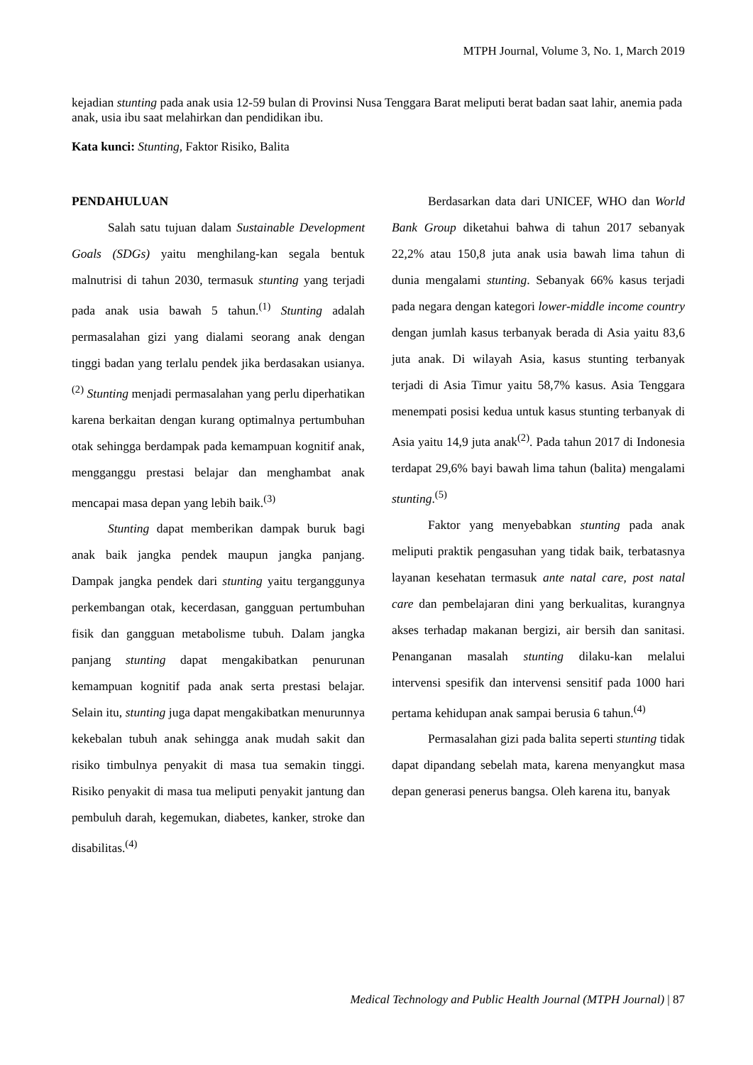MTPH Journal, Volume 3, No. 1, March 2019
kejadian stunting pada anak usia 12-59 bulan di Provinsi Nusa Tenggara Barat meliputi berat badan saat lahir, anemia pada anak, usia ibu saat melahirkan dan pendidikan ibu.
Kata kunci: Stunting, Faktor Risiko, Balita
PENDAHULUAN
Salah satu tujuan dalam Sustainable Development Goals (SDGs) yaitu menghilang-kan segala bentuk malnutrisi di tahun 2030, termasuk stunting yang terjadi pada anak usia bawah 5 tahun.<sup>(1)</sup> Stunting adalah permasalahan gizi yang dialami seorang anak dengan tinggi badan yang terlalu pendek jika berdasakan usianya.<sup>(2)</sup> Stunting menjadi permasalahan yang perlu diperhatikan karena berkaitan dengan kurang optimalnya pertumbuhan otak sehingga berdampak pada kemampuan kognitif anak, mengganggu prestasi belajar dan menghambat anak mencapai masa depan yang lebih baik.<sup>(3)</sup>
Stunting dapat memberikan dampak buruk bagi anak baik jangka pendek maupun jangka panjang. Dampak jangka pendek dari stunting yaitu terganggunya perkembangan otak, kecerdasan, gangguan pertumbuhan fisik dan gangguan metabolisme tubuh. Dalam jangka panjang stunting dapat mengakibatkan penurunan kemampuan kognitif pada anak serta prestasi belajar. Selain itu, stunting juga dapat mengakibatkan menurunnya kekebalan tubuh anak sehingga anak mudah sakit dan risiko timbulnya penyakit di masa tua semakin tinggi. Risiko penyakit di masa tua meliputi penyakit jantung dan pembuluh darah, kegemukan, diabetes, kanker, stroke dan disabilitas.<sup>(4)</sup>
Berdasarkan data dari UNICEF, WHO dan World Bank Group diketahui bahwa di tahun 2017 sebanyak 22,2% atau 150,8 juta anak usia bawah lima tahun di dunia mengalami stunting. Sebanyak 66% kasus terjadi pada negara dengan kategori lower-middle income country dengan jumlah kasus terbanyak berada di Asia yaitu 83,6 juta anak. Di wilayah Asia, kasus stunting terbanyak terjadi di Asia Timur yaitu 58,7% kasus. Asia Tenggara menempati posisi kedua untuk kasus stunting terbanyak di Asia yaitu 14,9 juta anak<sup>(2)</sup>. Pada tahun 2017 di Indonesia terdapat 29,6% bayi bawah lima tahun (balita) mengalami stunting.<sup>(5)</sup>
Faktor yang menyebabkan stunting pada anak meliputi praktik pengasuhan yang tidak baik, terbatasnya layanan kesehatan termasuk ante natal care, post natal care dan pembelajaran dini yang berkualitas, kurangnya akses terhadap makanan bergizi, air bersih dan sanitasi. Penanganan masalah stunting dilaku-kan melalui intervensi spesifik dan intervensi sensitif pada 1000 hari pertama kehidupan anak sampai berusia 6 tahun.<sup>(4)</sup>
Permasalahan gizi pada balita seperti stunting tidak dapat dipandang sebelah mata, karena menyangkut masa depan generasi penerus bangsa. Oleh karena itu, banyak
Medical Technology and Public Health Journal (MTPH Journal) | 87